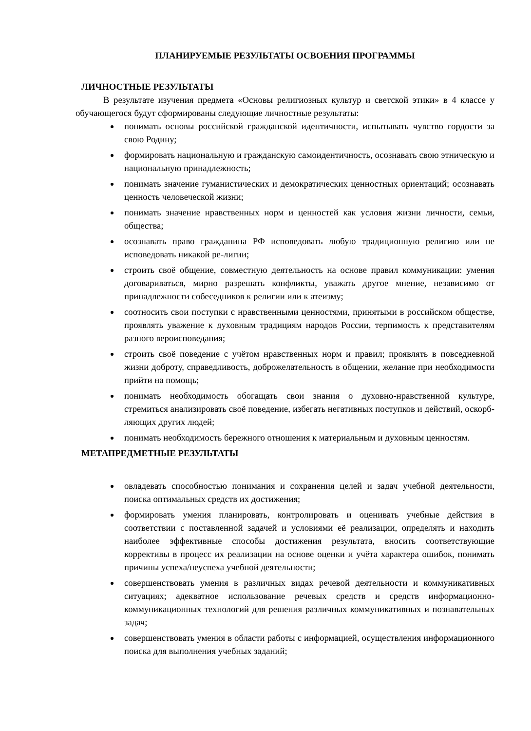ПЛАНИРУЕМЫЕ РЕЗУЛЬТАТЫ ОСВОЕНИЯ ПРОГРАММЫ
ЛИЧНОСТНЫЕ РЕЗУЛЬТАТЫ
В результате изучения предмета «Основы религиозных культур и светской этики» в 4 классе у обучающегося будут сформированы следующие личностные результаты:
понимать основы российской гражданской идентичности, испытывать чувство гордости за свою Родину;
формировать национальную и гражданскую самоидентичность, осознавать свою этническую и национальную принадлежность;
понимать значение гуманистических и демократических ценностных ориентаций; осознавать ценность человеческой жизни;
понимать значение нравственных норм и ценностей как условия жизни личности, семьи, общества;
осознавать право гражданина РФ исповедовать любую традиционную религию или не исповедовать никакой ре-лигии;
строить своё общение, совместную деятельность на основе правил коммуникации: умения договариваться, мирно разрешать конфликты, уважать другое мнение, независимо от принадлежности собеседников к религии или к атеизму;
соотносить свои поступки с нравственными ценностями, принятыми в российском обществе, проявлять уважение к духовным традициям народов России, терпимость к представителям разного вероисповедания;
строить своё поведение с учётом нравственных норм и правил; проявлять в повседневной жизни доброту, справедливость, доброжелательность в общении, желание при необходимости прийти на помощь;
понимать необходимость обогащать свои знания о духовно-нравственной культуре, стремиться анализировать своё поведение, избегать негативных поступков и действий, оскорб-ляющих других людей;
понимать необходимость бережного отношения к материальным и духовным ценностям.
МЕТАПРЕДМЕТНЫЕ РЕЗУЛЬТАТЫ
овладевать способностью понимания и сохранения целей и задач учебной деятельности, поиска оптимальных средств их достижения;
формировать умения планировать, контролировать и оценивать учебные действия в соответствии с поставленной задачей и условиями её реализации, определять и находить наиболее эффективные способы достижения результата, вносить соответствующие коррективы в процесс их реализации на основе оценки и учёта характера ошибок, понимать причины успеха/неуспеха учебной деятельности;
совершенствовать умения в различных видах речевой деятельности и коммуникативных ситуациях; адекватное использование речевых средств и средств информационно-коммуникационных технологий для решения различных коммуникативных и познавательных задач;
совершенствовать умения в области работы с информацией, осуществления информационного поиска для выполнения учебных заданий;